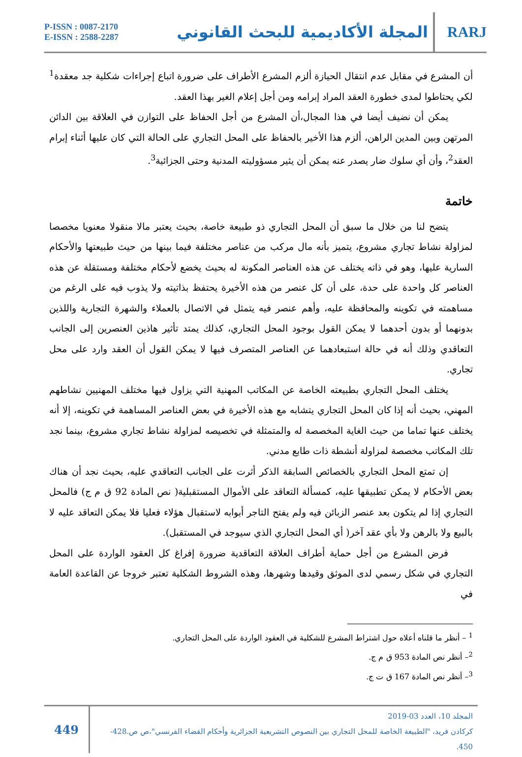P-ISSN : 0087-2170
E-ISSN : 2588-2287
المجلة الأكاديمية للبحث القانوني
RARJ
أن المشرع في مقابل عدم انتقال الحيازة ألزم المشرع الأطراف على ضرورة اتباع إجراءات شكلية جد معقدة<sup>1</sup> لكي يحتاطوا لمدى خطورة العقد المراد إبرامه ومن أجل إعلام الغير بهذا العقد.
يمكن أن نضيف أيضا في هذا المجال،أن المشرع من أجل الحفاظ على التوازن في العلاقة بين الدائن المرتهن وبين المدين الراهن، ألزم هذا الأخير بالحفاظ على المحل التجاري على الحالة التي كان عليها أثناء إبرام العقد<sup>2</sup>، وأن أي سلوك ضار يصدر عنه يمكن أن يثير مسؤوليته المدنية وحتى الجزائية<sup>3</sup>.
خاتمة
يتضح لنا من خلال ما سبق أن المحل التجاري ذو طبيعة خاصة، بحيث يعتبر مالا منقولا معنويا مخصصا لمزاولة نشاط تجاري مشروع، يتميز بأنه مال مركب من عناصر مختلفة فيما بينها من حيث طبيعتها والأحكام السارية عليها، وهو في ذاته يختلف عن هذه العناصر المكونة له بحيث يخضع لأحكام مختلفة ومستقلة عن هذه العناصر كل واحدة على حدة، على أن كل عنصر من هذه الأخيرة يحتفظ بذاتيته ولا يذوب فيه على الرغم من مساهمته في تكوينه والمحافظة عليه، وأهم عنصر فيه يتمثل في الاتصال بالعملاء والشهرة التجارية واللذين بدونهما أو بدون أحدهما لا يمكن القول بوجود المحل التجاري، كذلك يمتد تأثير هاذين العنصرين إلى الجانب التعاقدي وذلك أنه في حالة استبعادهما عن العناصر المتصرف فيها لا يمكن القول أن العقد وارد على محل تجاري.
يختلف المحل التجاري بطبيعته الخاصة عن المكاتب المهنية التي يزاول فيها مختلف المهنيين نشاطهم المهني، بحيث أنه إذا كان المحل التجاري يتشابه مع هذه الأخيرة في بعض العناصر المساهمة في تكوينه، إلا أنه يختلف عنها تماما من حيث الغاية المخصصة له والمتمثلة في تخصيصه لمزاولة نشاط تجاري مشروع، بينما نجد تلك المكاتب مخصصة لمزاولة أنشطة ذات طابع مدني.
إن تمتع المحل التجاري بالخصائص السابقة الذكر أثرت على الجانب التعاقدي عليه، بحيث نجد أن هناك بعض الأحكام لا يمكن تطبيقها عليه، كمسألة التعاقد على الأموال المستقبلية( نص المادة 92 ق م ج) فالمحل التجاري إذا لم يتكون بعد عنصر الزبائن فيه ولم يفتح التاجر أبوابه لاستقبال هؤلاء فعليا فلا يمكن التعاقد عليه لا بالبيع ولا بالرهن ولا بأي عقد آخر( أي المحل التجاري الذي سيوجد في المستقبل).
فرض المشرع من أجل حماية أطراف العلاقة التعاقدية ضرورة إفراغ كل العقود الواردة على المحل التجاري في شكل رسمي لدى الموثق وقيدها وشهرها، وهذه الشروط الشكلية تعتبر خروجا عن القاعدة العامة في
<sup>1</sup> – أنظر ما قلناه أعلاه حول اشتراط المشرع للشكلية في العقود الواردة على المحل التجاري.
<sup>2</sup>– أنظر نص المادة 953 ق م ج.
<sup>3</sup>– أنظر نص المادة 167 ق ت ج.
449
المجلد 10، العدد 03-2019
كركادن فريد، "الطبيعة الخاصة للمحل التجاري بين النصوص التشريعية الجزائرية وأحكام القضاء الفرنسي"،ص ص.428-450.